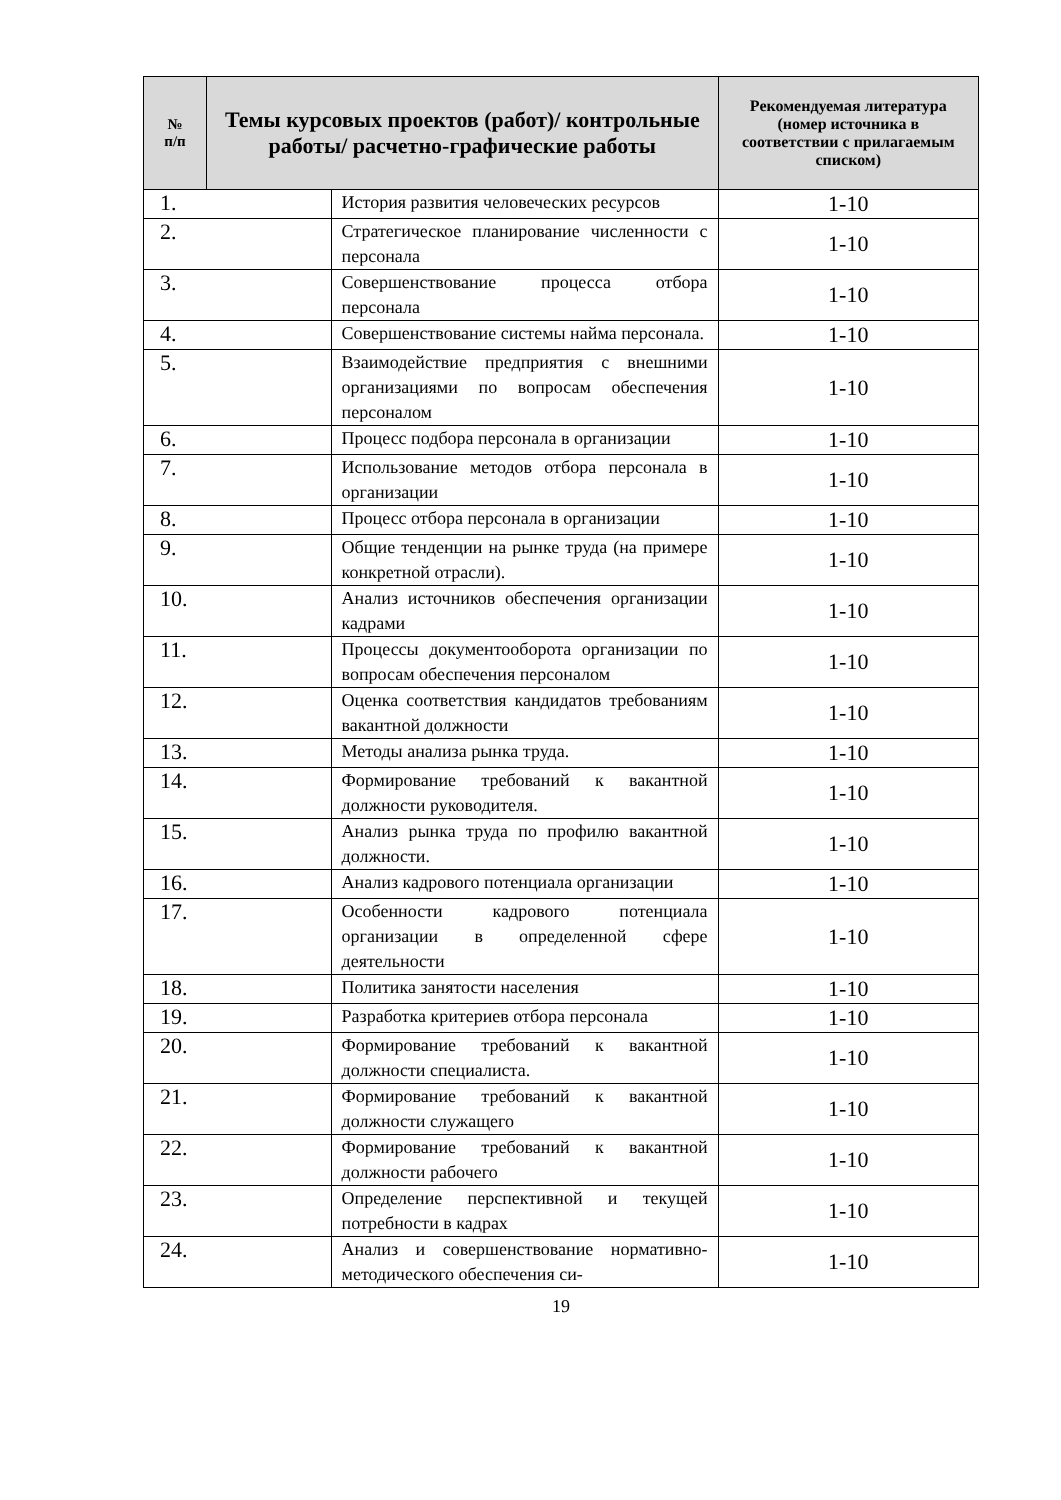| № п/п | Темы курсовых проектов (работ)/ контрольные работы/ расчетно-графические работы | | Рекомендуемая литература (номер источника в соответствии с прилагаемым списком) |
| --- | --- | --- | --- |
| 1. | | История развития человеческих ресурсов | 1-10 |
| 2. | | Стратегическое планирование численности с персонала | 1-10 |
| 3. | | Совершенствование процесса отбора персонала | 1-10 |
| 4. | | Совершенствование системы найма персонала. | 1-10 |
| 5. | | Взаимодействие предприятия с внешними организациями по вопросам обеспечения персоналом | 1-10 |
| 6. | | Процесс подбора персонала в организации | 1-10 |
| 7. | | Использование методов отбора персонала в организации | 1-10 |
| 8. | | Процесс отбора персонала в организации | 1-10 |
| 9. | | Общие тенденции на рынке труда (на примере конкретной отрасли). | 1-10 |
| 10. | | Анализ источников обеспечения организации кадрами | 1-10 |
| 11. | | Процессы документооборота организации по вопросам обеспечения персоналом | 1-10 |
| 12. | | Оценка соответствия кандидатов требованиям вакантной должности | 1-10 |
| 13. | | Методы анализа рынка труда. | 1-10 |
| 14. | | Формирование требований к вакантной должности руководителя. | 1-10 |
| 15. | | Анализ рынка труда по профилю вакантной должности. | 1-10 |
| 16. | | Анализ кадрового потенциала организации | 1-10 |
| 17. | | Особенности кадрового потенциала организации в определенной сфере деятельности | 1-10 |
| 18. | | Политика занятости населения | 1-10 |
| 19. | | Разработка критериев отбора персонала | 1-10 |
| 20. | | Формирование требований к вакантной должности специалиста. | 1-10 |
| 21. | | Формирование требований к вакантной должности служащего | 1-10 |
| 22. | | Формирование требований к вакантной должности рабочего | 1-10 |
| 23. | | Определение перспективной и текущей потребности в кадрах | 1-10 |
| 24. | | Анализ и совершенствование нормативно-методического обеспечения си- | 1-10 |
19